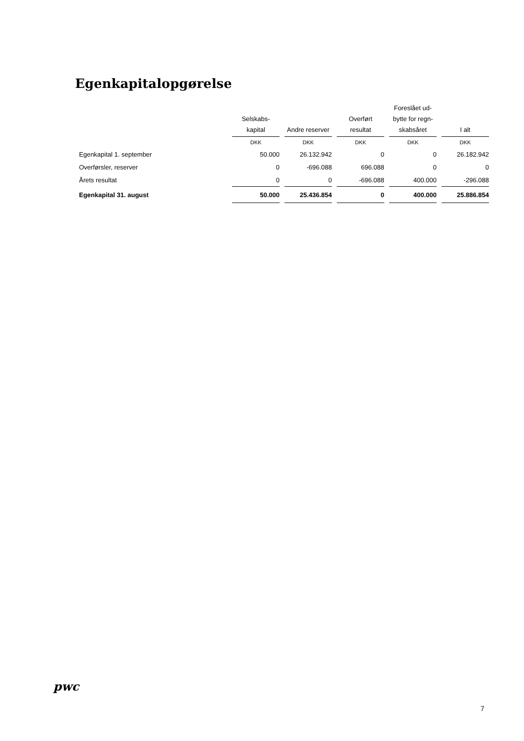Egenkapitalopgørelse
| | Selskabs- kapital | Andre reserver | Overført resultat | Foreslået ud- bytte for regn- skabsåret | I alt |
| --- | --- | --- | --- | --- | --- |
| | DKK | DKK | DKK | DKK | DKK |
| Egenkapital 1. september | 50.000 | 26.132.942 | 0 | 0 | 26.182.942 |
| Overførsler, reserver | 0 | -696.088 | 696.088 | 0 | 0 |
| Årets resultat | 0 | 0 | -696.088 | 400.000 | -296.088 |
| Egenkapital 31. august | 50.000 | 25.436.854 | 0 | 400.000 | 25.886.854 |
pwc
7